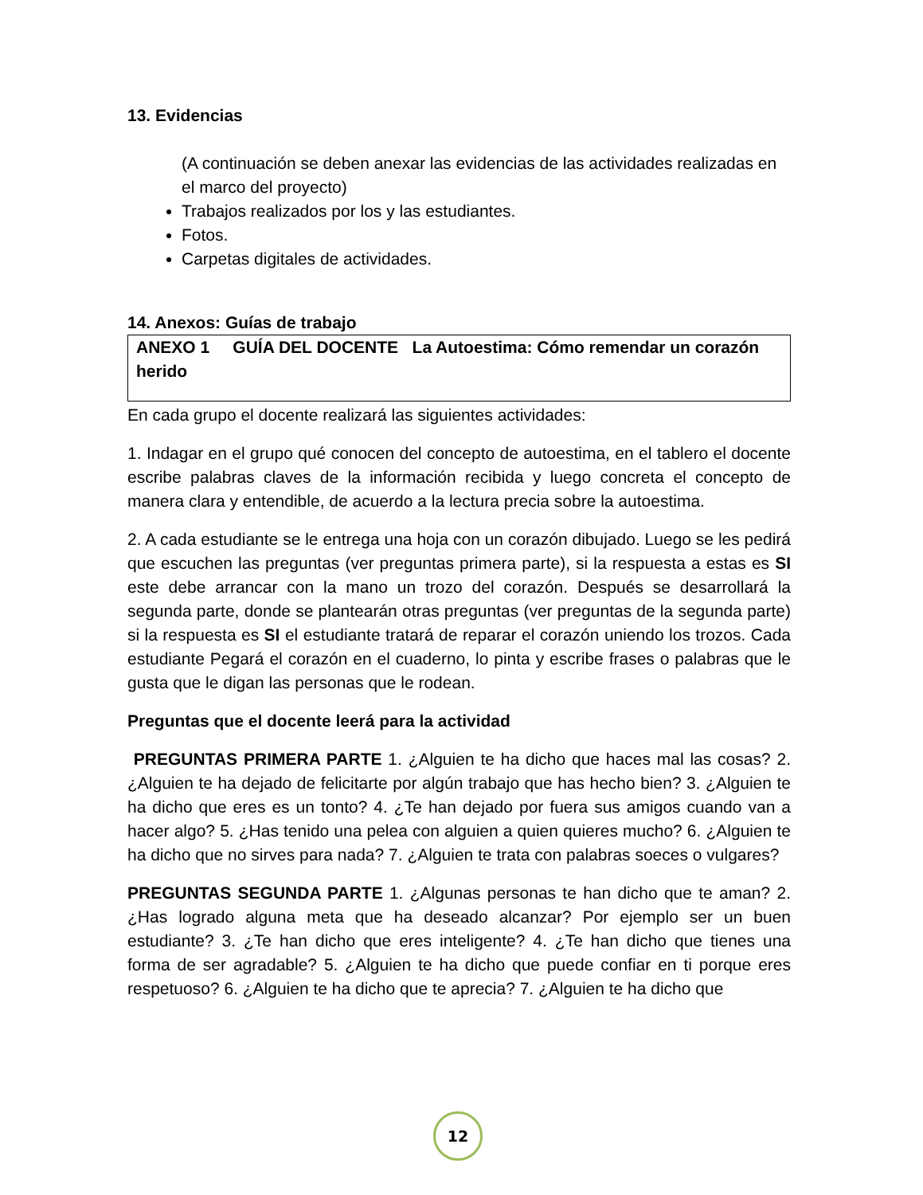13. Evidencias
(A continuación se deben anexar las evidencias de las actividades realizadas en el marco del proyecto)
Trabajos realizados por los y las estudiantes.
Fotos.
Carpetas digitales de actividades.
14. Anexos: Guías de trabajo
ANEXO 1 GUÍA DEL DOCENTE La Autoestima: Cómo remendar un corazón herido
En cada grupo el docente realizará las siguientes actividades:
1. Indagar en el grupo qué conocen del concepto de autoestima, en el tablero el docente escribe palabras claves de la información recibida y luego concreta el concepto de manera clara y entendible, de acuerdo a la lectura precia sobre la autoestima.
2. A cada estudiante se le entrega una hoja con un corazón dibujado. Luego se les pedirá que escuchen las preguntas (ver preguntas primera parte), si la respuesta a estas es SI este debe arrancar con la mano un trozo del corazón. Después se desarrollará la segunda parte, donde se plantearán otras preguntas (ver preguntas de la segunda parte) si la respuesta es SI el estudiante tratará de reparar el corazón uniendo los trozos. Cada estudiante Pegará el corazón en el cuaderno, lo pinta y escribe frases o palabras que le gusta que le digan las personas que le rodean.
Preguntas que el docente leerá para la actividad
PREGUNTAS PRIMERA PARTE 1. ¿Alguien te ha dicho que haces mal las cosas? 2. ¿Alguien te ha dejado de felicitarte por algún trabajo que has hecho bien? 3. ¿Alguien te ha dicho que eres es un tonto? 4. ¿Te han dejado por fuera sus amigos cuando van a hacer algo? 5. ¿Has tenido una pelea con alguien a quien quieres mucho? 6. ¿Alguien te ha dicho que no sirves para nada? 7. ¿Alguien te trata con palabras soeces o vulgares?
PREGUNTAS SEGUNDA PARTE 1. ¿Algunas personas te han dicho que te aman? 2. ¿Has logrado alguna meta que ha deseado alcanzar? Por ejemplo ser un buen estudiante? 3. ¿Te han dicho que eres inteligente? 4. ¿Te han dicho que tienes una forma de ser agradable? 5. ¿Alguien te ha dicho que puede confiar en ti porque eres respetuoso? 6. ¿Alguien te ha dicho que te aprecia? 7. ¿Alguien te ha dicho que
12